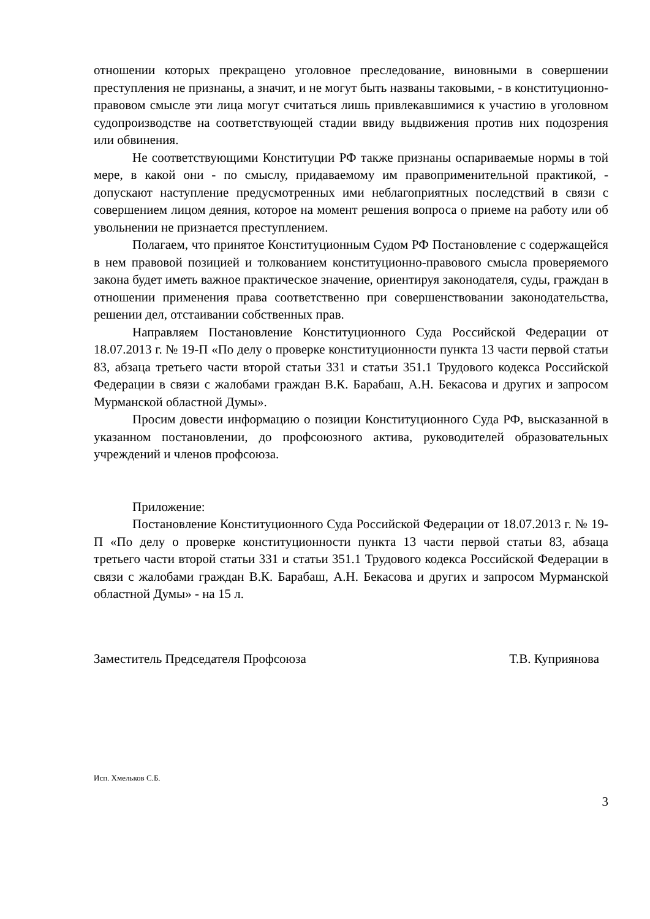отношении которых прекращено уголовное преследование, виновными в совершении преступления не признаны, а значит, и не могут быть названы таковыми, - в конституционно-правовом смысле эти лица могут считаться лишь привлекавшимися к участию в уголовном судопроизводстве на соответствующей стадии ввиду выдвижения против них подозрения или обвинения.
Не соответствующими Конституции РФ также признаны оспариваемые нормы в той мере, в какой они - по смыслу, придаваемому им правоприменительной практикой, - допускают наступление предусмотренных ими неблагоприятных последствий в связи с совершением лицом деяния, которое на момент решения вопроса о приеме на работу или об увольнении не признается преступлением.
Полагаем, что принятое Конституционным Судом РФ Постановление с содержащейся в нем правовой позицией и толкованием конституционно-правового смысла проверяемого закона будет иметь важное практическое значение, ориентируя законодателя, суды, граждан в отношении применения права соответственно при совершенствовании законодательства, решении дел, отстаивании собственных прав.
Направляем Постановление Конституционного Суда Российской Федерации от 18.07.2013 г. № 19-П «По делу о проверке конституционности пункта 13 части первой статьи 83, абзаца третьего части второй статьи 331 и статьи 351.1 Трудового кодекса Российской Федерации в связи с жалобами граждан В.К. Барабаш, А.Н. Бекасова и других и запросом Мурманской областной Думы».
Просим довести информацию о позиции Конституционного Суда РФ, высказанной в указанном постановлении, до профсоюзного актива, руководителей образовательных учреждений и членов профсоюза.
Приложение:
Постановление Конституционного Суда Российской Федерации от 18.07.2013 г. № 19-П «По делу о проверке конституционности пункта 13 части первой статьи 83, абзаца третьего части второй статьи 331 и статьи 351.1 Трудового кодекса Российской Федерации в связи с жалобами граждан В.К. Барабаш, А.Н. Бекасова и других и запросом Мурманской областной Думы» - на 15 л.
Заместитель Председателя Профсоюза Т.В. Куприянова
Исп. Хмельков С.Б.
3